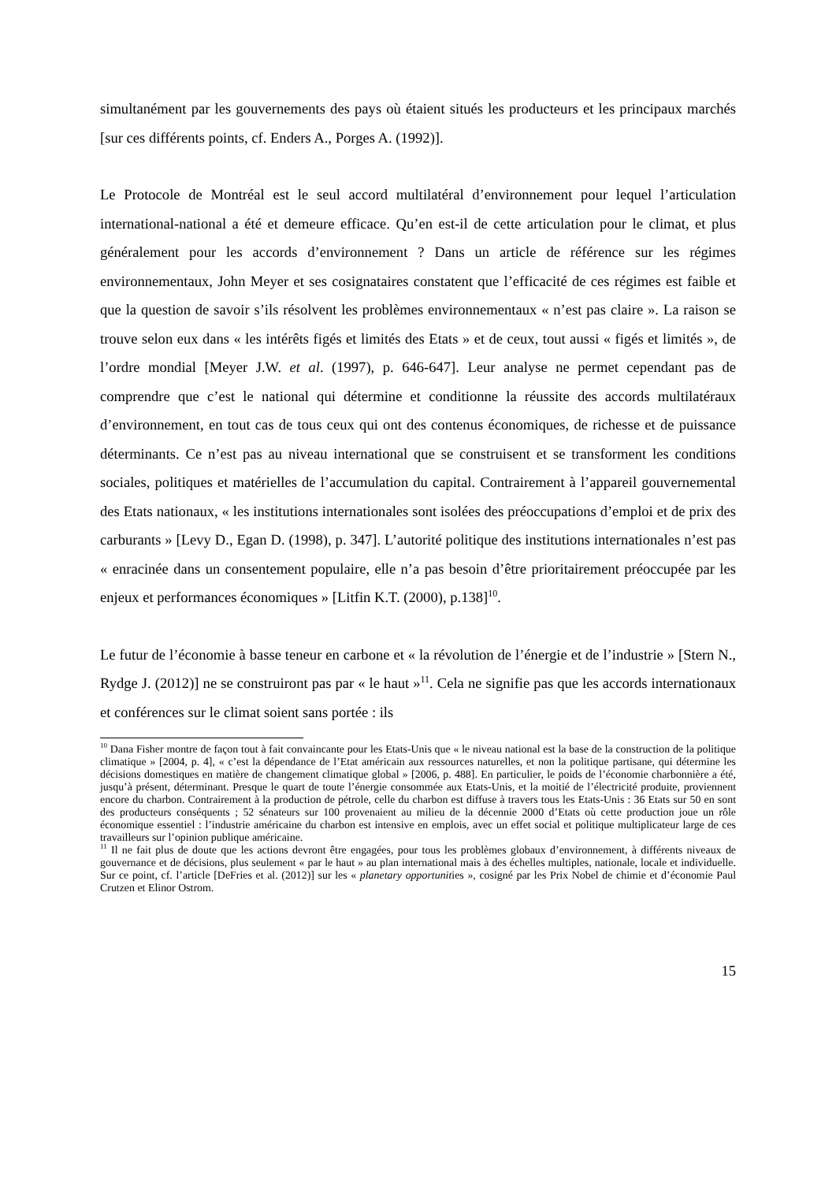simultanément par les gouvernements des pays où étaient situés les producteurs et les principaux marchés [sur ces différents points, cf. Enders A., Porges A. (1992)].
Le Protocole de Montréal est le seul accord multilatéral d’environnement pour lequel l’articulation international-national a été et demeure efficace. Qu’en est-il de cette articulation pour le climat, et plus généralement pour les accords d’environnement ? Dans un article de référence sur les régimes environnementaux, John Meyer et ses cosignataires constatent que l’efficacité de ces régimes est faible et que la question de savoir s’ils résolvent les problèmes environnementaux « n’est pas claire ». La raison se trouve selon eux dans « les intérêts figés et limités des Etats » et de ceux, tout aussi « figés et limités », de l’ordre mondial [Meyer J.W. et al. (1997), p. 646-647]. Leur analyse ne permet cependant pas de comprendre que c’est le national qui détermine et conditionne la réussite des accords multilatéraux d’environnement, en tout cas de tous ceux qui ont des contenus économiques, de richesse et de puissance déterminants. Ce n’est pas au niveau international que se construisent et se transforment les conditions sociales, politiques et matérielles de l’accumulation du capital. Contrairement à l’appareil gouvernemental des Etats nationaux, « les institutions internationales sont isolées des préoccupations d’emploi et de prix des carburants » [Levy D., Egan D. (1998), p. 347]. L’autorité politique des institutions internationales n’est pas « enracinée dans un consentement populaire, elle n’a pas besoin d’être prioritairement préoccupée par les enjeux et performances économiques » [Litfin K.T. (2000), p.138]<sup>10</sup>.
Le futur de l’économie à basse teneur en carbone et « la révolution de l’énergie et de l’industrie » [Stern N., Rydge J. (2012)] ne se construiront pas par « le haut »<sup>11</sup>. Cela ne signifie pas que les accords internationaux et conférences sur le climat soient sans portée : ils
<sup>10</sup> Dana Fisher montre de façon tout à fait convaincante pour les Etats-Unis que « le niveau national est la base de la construction de la politique climatique » [2004, p. 4], « c’est la dépendance de l’Etat américain aux ressources naturelles, et non la politique partisane, qui détermine les décisions domestiques en matière de changement climatique global » [2006, p. 488]. En particulier, le poids de l’économie charbonnière a été, jusqu’à présent, déterminant. Presque le quart de toute l’énergie consommée aux Etats-Unis, et la moitié de l’électricité produite, proviennent encore du charbon. Contrairement à la production de pétrole, celle du charbon est diffuse à travers tous les Etats-Unis : 36 Etats sur 50 en sont des producteurs conséquents ; 52 sénateurs sur 100 provenaient au milieu de la décennie 2000 d’Etats où cette production joue un rôle économique essentiel : l’industrie américaine du charbon est intensive en emplois, avec un effet social et politique multiplicateur large de ces travailleurs sur l’opinion publique américaine.
<sup>11</sup> Il ne fait plus de doute que les actions devront être engagées, pour tous les problèmes globaux d’environnement, à différents niveaux de gouvernance et de décisions, plus seulement « par le haut » au plan international mais à des échelles multiples, nationale, locale et individuelle. Sur ce point, cf. l’article [DeFries et al. (2012)] sur les « planetary opportunities », cosigné par les Prix Nobel de chimie et d’économie Paul Crutzen et Elinor Ostrom.
15